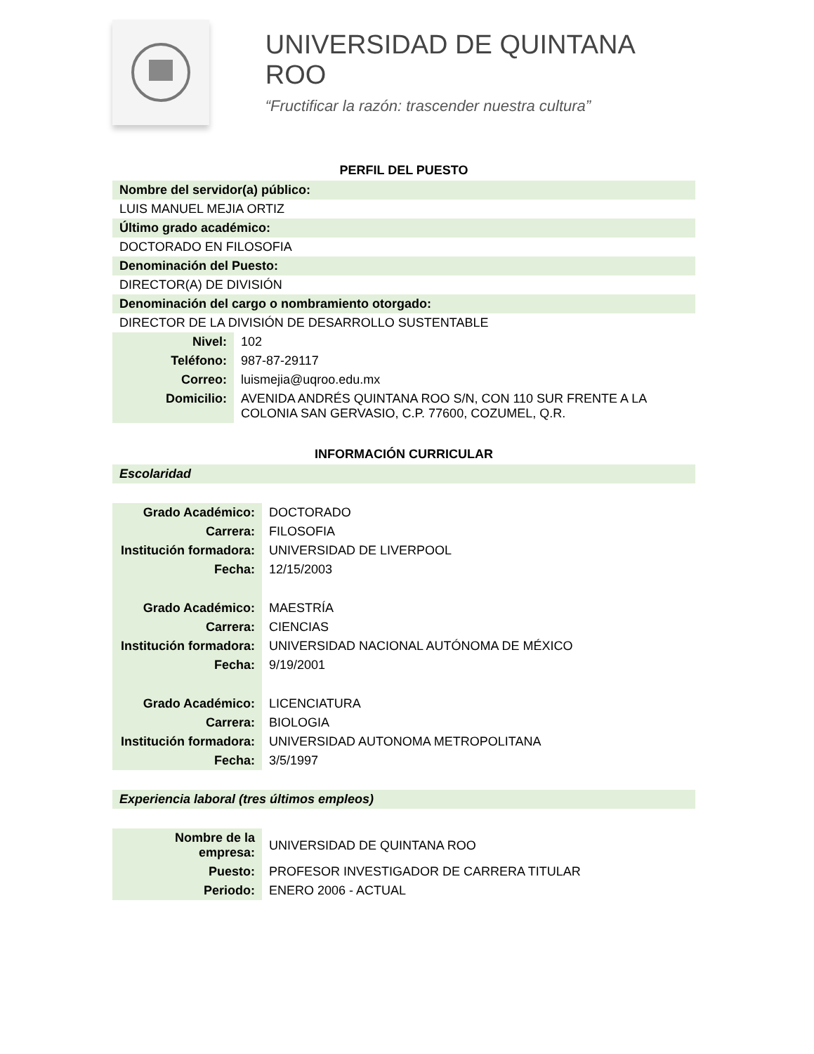UNIVERSIDAD DE QUINTANA ROO
“Fructificar la razón: trascender nuestra cultura”
PERFIL DEL PUESTO
Nombre del servidor(a) público:
LUIS MANUEL MEJIA ORTIZ
Último grado académico:
DOCTORADO EN FILOSOFIA
Denominación del Puesto:
DIRECTOR(A) DE DIVISIÓN
Denominación del cargo o nombramiento otorgado:
DIRECTOR DE LA DIVISIÓN DE DESARROLLO SUSTENTABLE
| Nivel: | 102 |
| Teléfono: | 987-87-29117 |
| Correo: | luismejia@uqroo.edu.mx |
| Domicilio: | AVENIDA ANDRÉS QUINTANA ROO S/N, CON 110 SUR FRENTE A LA COLONIA SAN GERVASIO, C.P. 77600, COZUMEL, Q.R. |
INFORMACIÓN CURRICULAR
Escolaridad
| Grado Académico: | DOCTORADO |
| Carrera: | FILOSOFIA |
| Institución formadora: | UNIVERSIDAD DE LIVERPOOL |
| Fecha: | 12/15/2003 |
| Grado Académico: | MAESTRÍA |
| Carrera: | CIENCIAS |
| Institución formadora: | UNIVERSIDAD NACIONAL AUTÓNOMA DE MÉXICO |
| Fecha: | 9/19/2001 |
| Grado Académico: | LICENCIATURA |
| Carrera: | BIOLOGIA |
| Institución formadora: | UNIVERSIDAD AUTONOMA METROPOLITANA |
| Fecha: | 3/5/1997 |
Experiencia laboral (tres últimos empleos)
| Nombre de la empresa: | UNIVERSIDAD DE QUINTANA ROO |
| Puesto: | PROFESOR INVESTIGADOR DE CARRERA TITULAR |
| Periodo: | ENERO 2006 - ACTUAL |